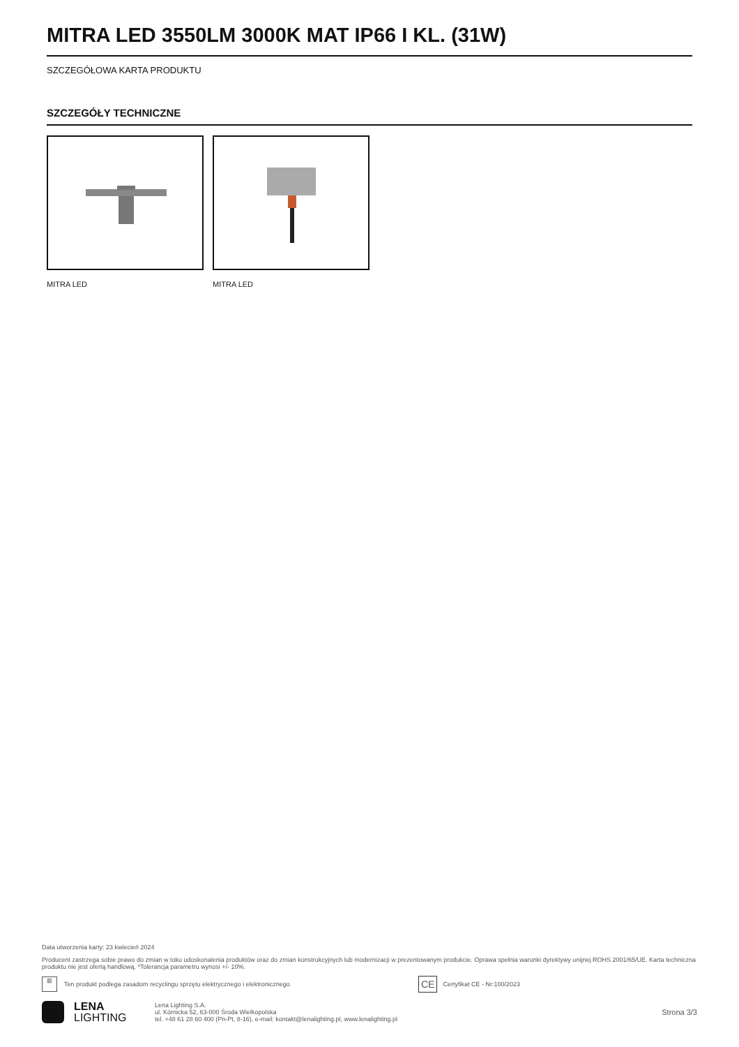MITRA LED 3550LM 3000K MAT IP66 I KL. (31W)
SZCZEGÓŁOWA KARTA PRODUKTU
SZCZEGÓŁY TECHNICZNE
MITRA LED MITRA LED
Data utworzenia karty: 23 kwiecień 2024
Producent zastrzega sobie prawo do zmian w toku udoskonalenia produktów oraz do zmian konstrukcyjnych lub modernizacji w prezentowanym produkcie. Oprawa spełnia warunki dyrektywy unijnej ROHS 2001/65/UE. Karta techniczna produktu nie jest ofertą handlową. *Tolerancja parametru wynosi +/- 10%.
⊠ Ten produkt podlega zasadom recyclingu sprzętu elektrycznego i elektronicznego CE Certyfikat CE - Nr:100/2023
LENA
LIGHTING
Lena Lighting S.A.
ul. Kórnicka 52, 63-000 Środa Wielkopolska
tel. +48 61 28 60 400 (Pn-Pt, 8-16), e-mail: kontakt@lenalighting.pl, www.lenalighting.pl
Strona 3/3